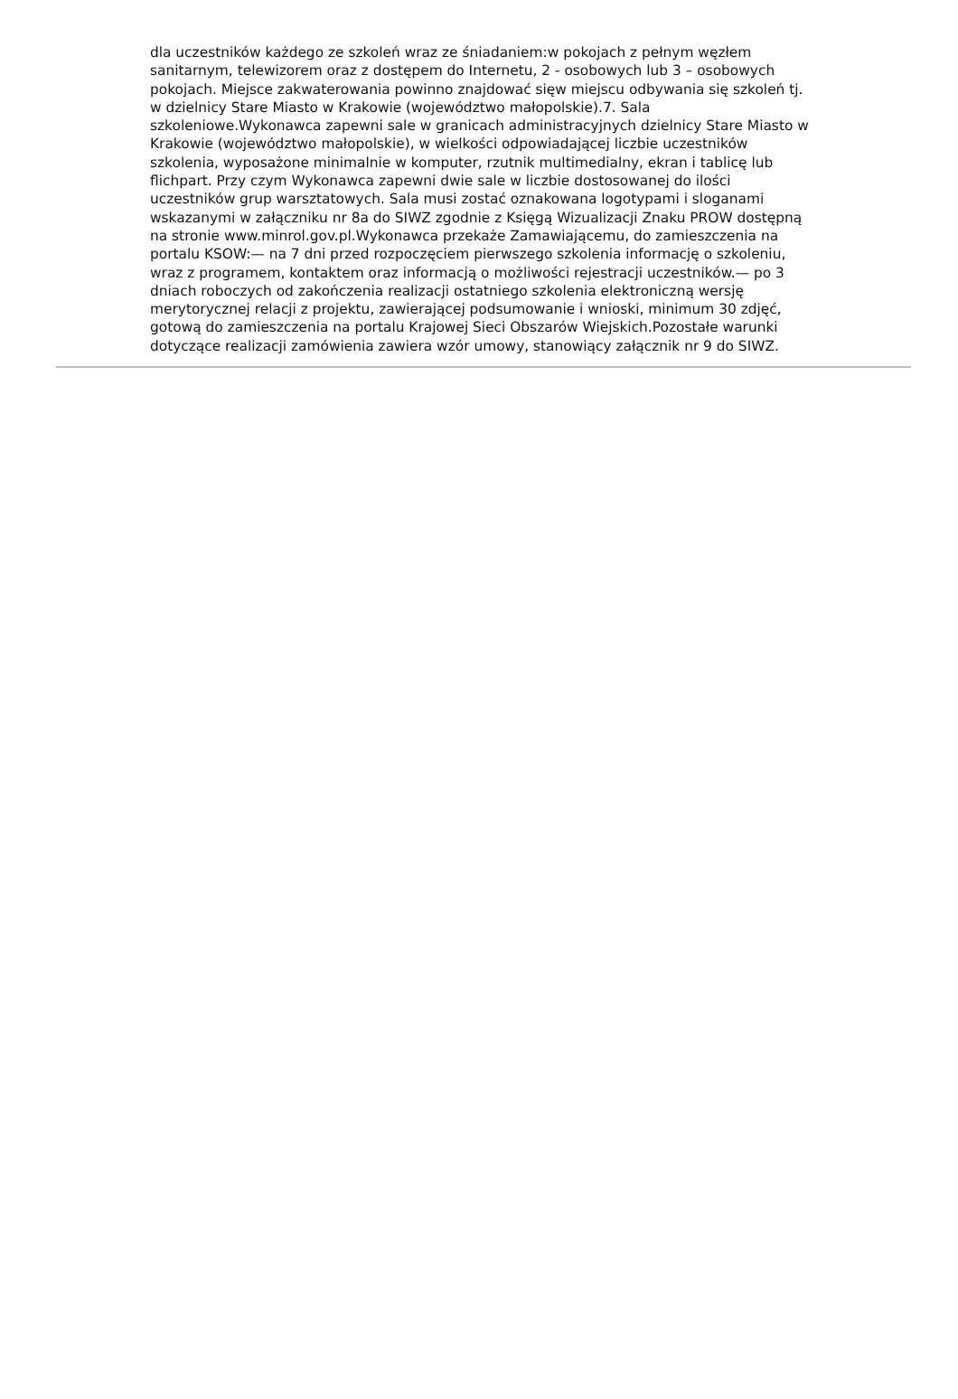dla uczestników każdego ze szkoleń wraz ze śniadaniem:w pokojach z pełnym węzłem
sanitarnym, telewizorem oraz z dostępem do Internetu, 2 - osobowych lub 3 – osobowych
pokojach. Miejsce zakwaterowania powinno znajdować sięw miejscu odbywania się szkoleń tj.
w dzielnicy Stare Miasto w Krakowie (województwo małopolskie).7. Sala
szkoleniowe.Wykonawca zapewni sale w granicach administracyjnych dzielnicy Stare Miasto w
Krakowie (województwo małopolskie), w wielkości odpowiadającej liczbie uczestników
szkolenia, wyposażone minimalnie w komputer, rzutnik multimedialny, ekran i tablicę lub
flichpart. Przy czym Wykonawca zapewni dwie sale w liczbie dostosowanej do ilości
uczestników grup warsztatowych. Sala musi zostać oznakowana logotypami i sloganami
wskazanymi w załączniku nr 8a do SIWZ zgodnie z Księgą Wizualizacji Znaku PROW dostępną
na stronie www.minrol.gov.pl.Wykonawca przekaże Zamawiającemu, do zamieszczenia na
portalu KSOW:— na 7 dni przed rozpoczęciem pierwszego szkolenia informację o szkoleniu,
wraz z programem, kontaktem oraz informacją o możliwości rejestracji uczestników.— po 3
dniach roboczych od zakończenia realizacji ostatniego szkolenia elektroniczną wersję
merytorycznej relacji z projektu, zawierającej podsumowanie i wnioski, minimum 30 zdjęć,
gotową do zamieszczenia na portalu Krajowej Sieci Obszarów Wiejskich.Pozostałe warunki
dotyczące realizacji zamówienia zawiera wzór umowy, stanowiący załącznik nr 9 do SIWZ.